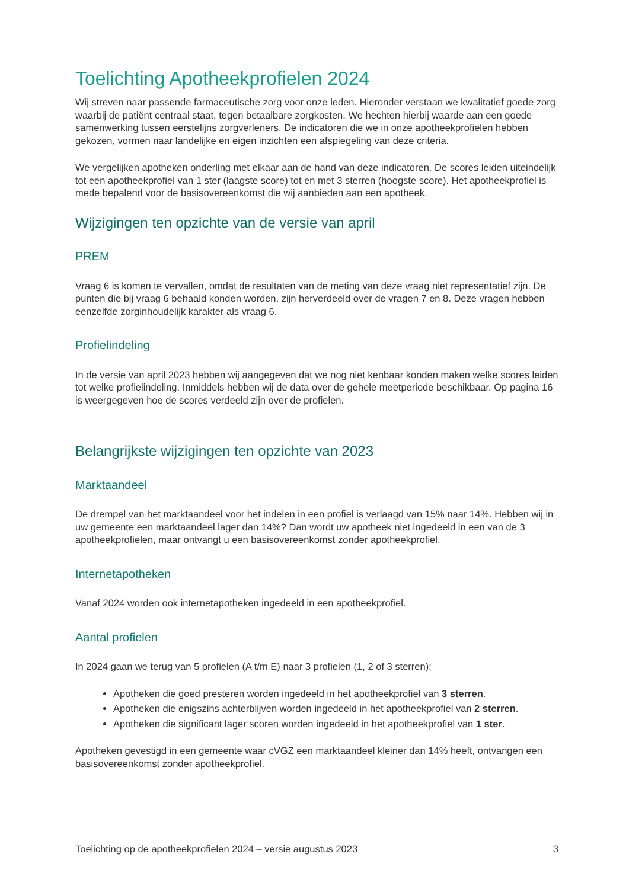Toelichting Apotheekprofielen 2024
Wij streven naar passende farmaceutische zorg voor onze leden. Hieronder verstaan we kwalitatief goede zorg waarbij de patiënt centraal staat, tegen betaalbare zorgkosten. We hechten hierbij waarde aan een goede samenwerking tussen eerstelijns zorgverleners. De indicatoren die we in onze apotheekprofielen hebben gekozen, vormen naar landelijke en eigen inzichten een afspiegeling van deze criteria.
We vergelijken apotheken onderling met elkaar aan de hand van deze indicatoren. De scores leiden uiteindelijk tot een apotheekprofiel van 1 ster (laagste score) tot en met 3 sterren (hoogste score). Het apotheekprofiel is mede bepalend voor de basisovereenkomst die wij aanbieden aan een apotheek.
Wijzigingen ten opzichte van de versie van april
PREM
Vraag 6 is komen te vervallen, omdat de resultaten van de meting van deze vraag niet representatief zijn. De punten die bij vraag 6 behaald konden worden, zijn herverdeeld over de vragen 7 en 8. Deze vragen hebben eenzelfde zorginhoudelijk karakter als vraag 6.
Profielindeling
In de versie van april 2023 hebben wij aangegeven dat we nog niet kenbaar konden maken welke scores leiden tot welke profielindeling. Inmiddels hebben wij de data over de gehele meetperiode beschikbaar. Op pagina 16 is weergegeven hoe de scores verdeeld zijn over de profielen.
Belangrijkste wijzigingen ten opzichte van 2023
Marktaandeel
De drempel van het marktaandeel voor het indelen in een profiel is verlaagd van 15% naar 14%. Hebben wij in uw gemeente een marktaandeel lager dan 14%? Dan wordt uw apotheek niet ingedeeld in een van de 3 apotheekprofielen, maar ontvangt u een basisovereenkomst zonder apotheekprofiel.
Internetapotheken
Vanaf 2024 worden ook internetapotheken ingedeeld in een apotheekprofiel.
Aantal profielen
In 2024 gaan we terug van 5 profielen (A t/m E) naar 3 profielen (1, 2 of 3 sterren):
Apotheken die goed presteren worden ingedeeld in het apotheekprofiel van 3 sterren.
Apotheken die enigszins achterblijven worden ingedeeld in het apotheekprofiel van 2 sterren.
Apotheken die significant lager scoren worden ingedeeld in het apotheekprofiel van 1 ster.
Apotheken gevestigd in een gemeente waar cVGZ een marktaandeel kleiner dan 14% heeft, ontvangen een basisovereenkomst zonder apotheekprofiel.
Toelichting op de apotheekprofielen 2024 – versie augustus 2023 3